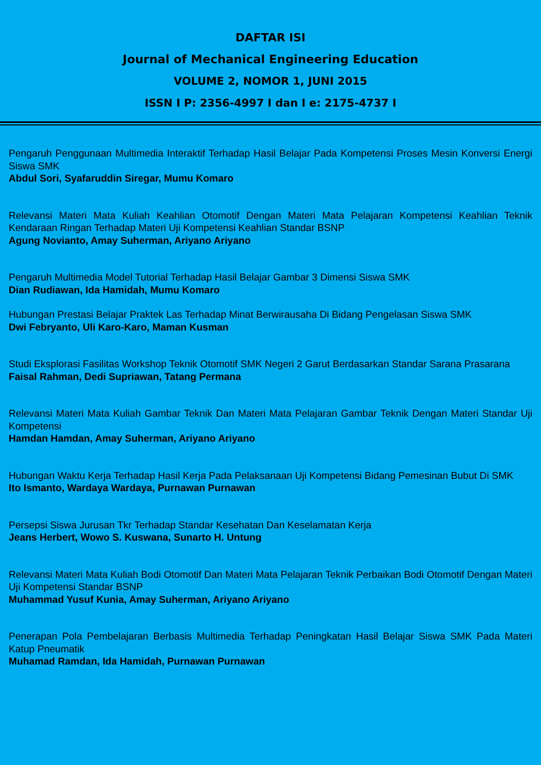DAFTAR ISI
Journal of Mechanical Engineering Education
VOLUME 2, NOMOR 1, JUNI 2015
ISSN I P: 2356-4997 I dan I e: 2175-4737 I
Pengaruh Penggunaan Multimedia Interaktif Terhadap Hasil Belajar Pada Kompetensi Proses Mesin Konversi Energi Siswa SMK
Abdul Sori, Syafaruddin Siregar, Mumu Komaro
Relevansi Materi Mata Kuliah Keahlian Otomotif Dengan Materi Mata Pelajaran Kompetensi Keahlian Teknik Kendaraan Ringan Terhadap Materi Uji Kompetensi Keahlian Standar BSNP
Agung Novianto, Amay Suherman, Ariyano Ariyano
Pengaruh Multimedia Model Tutorial Terhadap Hasil Belajar Gambar 3 Dimensi Siswa SMK
Dian Rudiawan, Ida Hamidah, Mumu Komaro
Hubungan Prestasi Belajar Praktek Las Terhadap Minat Berwirausaha Di Bidang Pengelasan Siswa SMK
Dwi Febryanto, Uli Karo-Karo, Maman Kusman
Studi Eksplorasi Fasilitas Workshop Teknik Otomotif SMK Negeri 2 Garut Berdasarkan Standar Sarana Prasarana
Faisal Rahman, Dedi Supriawan, Tatang Permana
Relevansi Materi Mata Kuliah Gambar Teknik Dan Materi Mata Pelajaran Gambar Teknik Dengan Materi Standar Uji Kompetensi
Hamdan Hamdan, Amay Suherman, Ariyano Ariyano
Hubungan Waktu Kerja Terhadap Hasil Kerja Pada Pelaksanaan Uji Kompetensi Bidang Pemesinan Bubut Di SMK
Ito Ismanto, Wardaya Wardaya, Purnawan Purnawan
Persepsi Siswa Jurusan Tkr Terhadap Standar Kesehatan Dan Keselamatan Kerja
Jeans Herbert, Wowo S. Kuswana, Sunarto H. Untung
Relevansi Materi Mata Kuliah Bodi Otomotif Dan Materi Mata Pelajaran Teknik Perbaikan Bodi Otomotif Dengan Materi Uji Kompetensi Standar BSNP
Muhammad Yusuf Kunia, Amay Suherman, Ariyano Ariyano
Penerapan Pola Pembelajaran Berbasis Multimedia Terhadap Peningkatan Hasil Belajar Siswa SMK Pada Materi Katup Pneumatik
Muhamad Ramdan, Ida Hamidah, Purnawan Purnawan